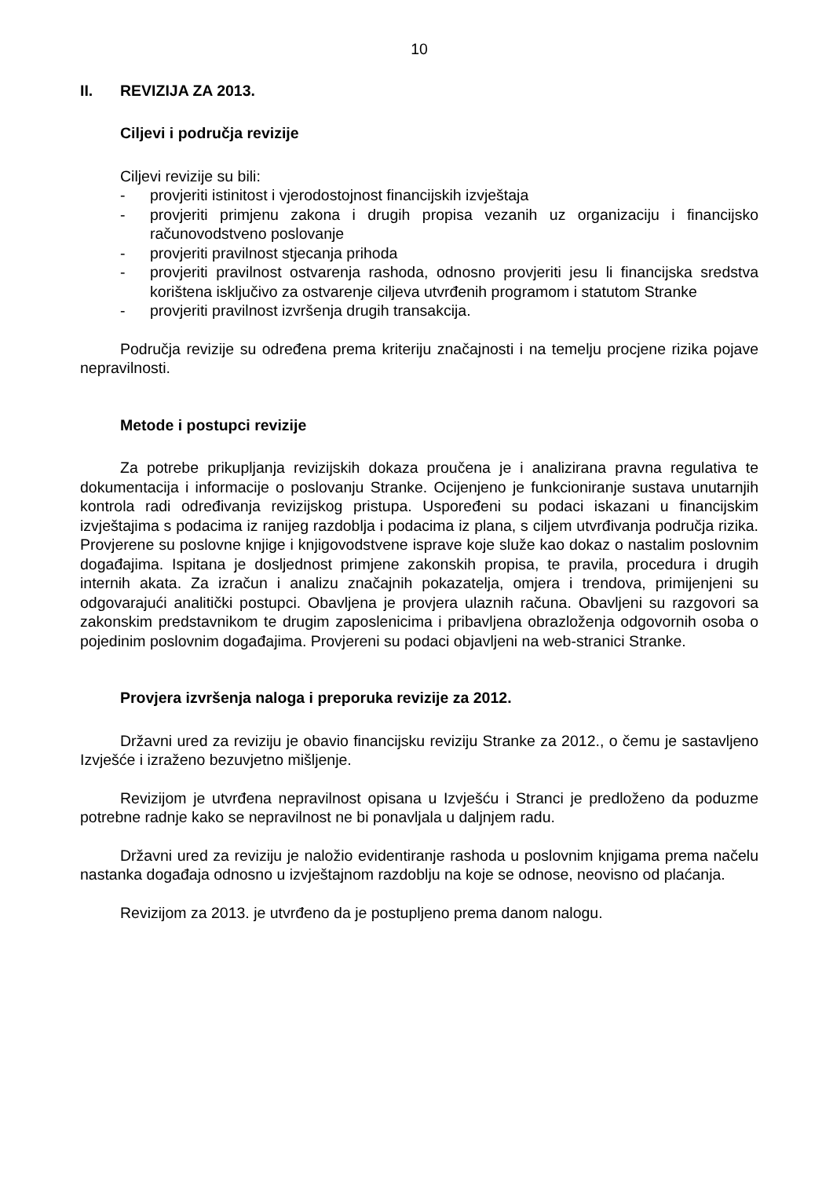10
II. REVIZIJA ZA 2013.
Ciljevi i područja revizije
Ciljevi revizije su bili:
- provjeriti istinitost i vjerodostojnost financijskih izvještaja
- provjeriti primjenu zakona i drugih propisa vezanih uz organizaciju i financijsko računovodstveno poslovanje
- provjeriti pravilnost stjecanja prihoda
- provjeriti pravilnost ostvarenja rashoda, odnosno provjeriti jesu li financijska sredstva korištena isključivo za ostvarenje ciljeva utvrđenih programom i statutom Stranke
- provjeriti pravilnost izvršenja drugih transakcija.
Područja revizije su određena prema kriteriju značajnosti i na temelju procjene rizika pojave nepravilnosti.
Metode i postupci revizije
Za potrebe prikupljanja revizijskih dokaza proučena je i analizirana pravna regulativa te dokumentacija i informacije o poslovanju Stranke. Ocijenjeno je funkcioniranje sustava unutarnjih kontrola radi određivanja revizijskog pristupa. Uspoređeni su podaci iskazani u financijskim izvještajima s podacima iz ranijeg razdoblja i podacima iz plana, s ciljem utvrđivanja područja rizika. Provjerene su poslovne knjige i knjigovodstvene isprave koje služe kao dokaz o nastalim poslovnim događajima. Ispitana je dosljednost primjene zakonskih propisa, te pravila, procedura i drugih internih akata. Za izračun i analizu značajnih pokazatelja, omjera i trendova, primijenjeni su odgovarajući analitički postupci. Obavljena je provjera ulaznih računa. Obavljeni su razgovori sa zakonskim predstavnikom te drugim zaposlenicima i pribavljena obrazloženja odgovornih osoba o pojedinim poslovnim događajima. Provjereni su podaci objavljeni na web-stranici Stranke.
Provjera izvršenja naloga i preporuka revizije za 2012.
Državni ured za reviziju je obavio financijsku reviziju Stranke za 2012., o čemu je sastavljeno Izvješće i izraženo bezuvjetno mišljenje.
Revizijom je utvrđena nepravilnost opisana u Izvješću i Stranci je predloženo da poduzme potrebne radnje kako se nepravilnost ne bi ponavljala u daljnjem radu.
Državni ured za reviziju je naložio evidentiranje rashoda u poslovnim knjigama prema načelu nastanka događaja odnosno u izvještajnom razdoblju na koje se odnose, neovisno od plaćanja.
Revizijom za 2013. je utvrđeno da je postupljeno prema danom nalogu.